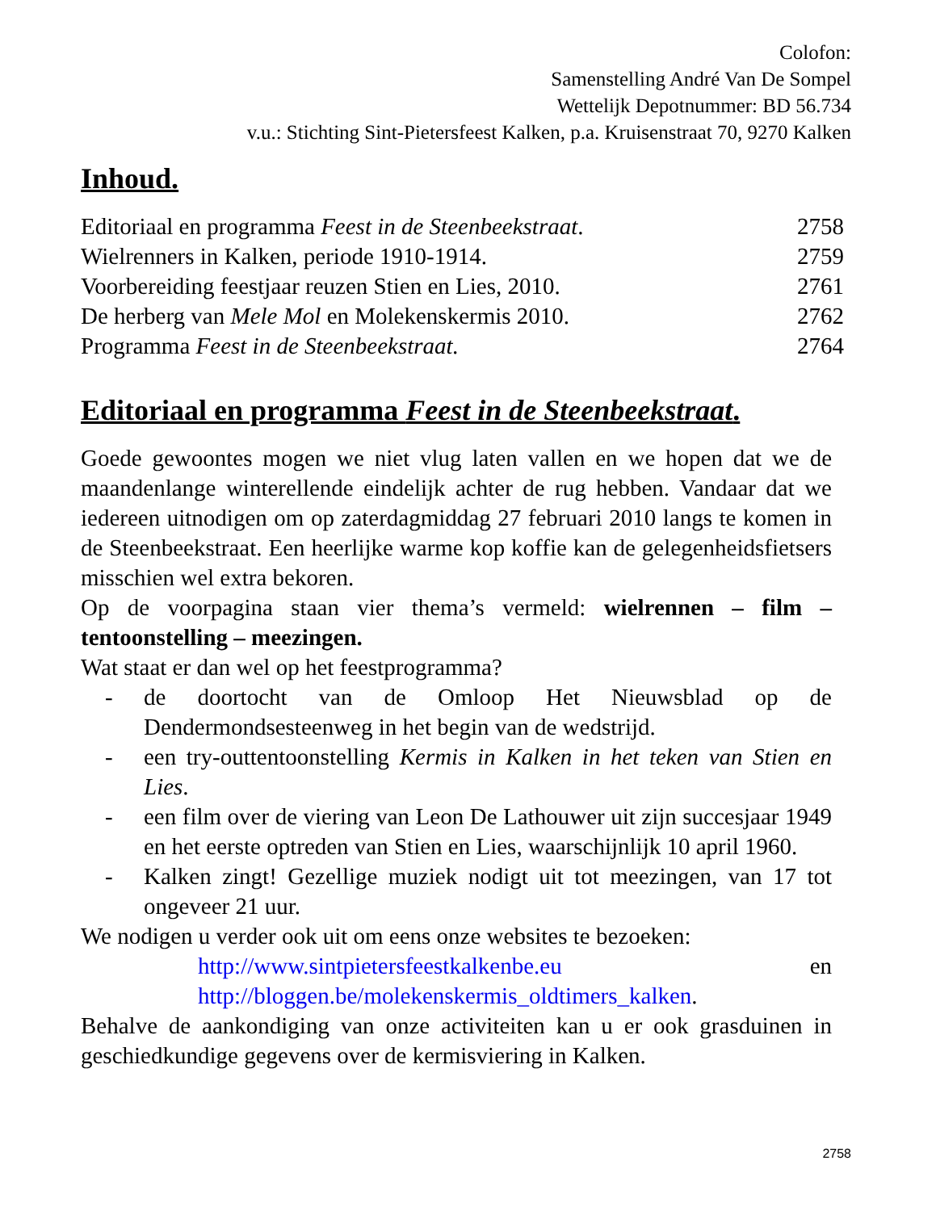Colofon:
Samenstelling André Van De Sompel
Wettelijk Depotnummer: BD 56.734
v.u.: Stichting Sint-Pietersfeest Kalken, p.a. Kruisenstraat 70, 9270 Kalken
Inhoud.
| Editoriaal en programma Feest in de Steenbeekstraat . | 2758 |
| Wielrenners in Kalken, periode 1910-1914. | 2759 |
| Voorbereiding feestjaar reuzen Stien en Lies, 2010. | 2761 |
| De herberg van Mele Mol en Molekenskermis 2010. | 2762 |
| Programma Feest in de Steenbeekstraat. | 2764 |
Editoriaal en programma Feest in de Steenbeekstraat.
Goede gewoontes mogen we niet vlug laten vallen en we hopen dat we de maandenlange winterellende eindelijk achter de rug hebben. Vandaar dat we iedereen uitnodigen om op zaterdagmiddag 27 februari 2010 langs te komen in de Steenbeekstraat. Een heerlijke warme kop koffie kan de gelegenheidsfietsers misschien wel extra bekoren.
Op de voorpagina staan vier thema’s vermeld: wielrennen – film – tentoonstelling – meezingen.
Wat staat er dan wel op het feestprogramma?
- de doortocht van de Omloop Het Nieuwsblad op de Dendermondsesteenweg in het begin van de wedstrijd.
- een try-outtentoonstelling Kermis in Kalken in het teken van Stien en Lies.
- een film over de viering van Leon De Lathouwer uit zijn succesjaar 1949 en het eerste optreden van Stien en Lies, waarschijnlijk 10 april 1960.
- Kalken zingt! Gezellige muziek nodigt uit tot meezingen, van 17 tot ongeveer 21 uur.
We nodigen u verder ook uit om eens onze websites te bezoeken:
http://www.sintpietersfeestkalkenbe.eu en
http://bloggen.be/molekenskermis_oldtimers_kalken.
Behalve de aankondiging van onze activiteiten kan u er ook grasduinen in geschiedkundige gegevens over de kermisviering in Kalken.
2758